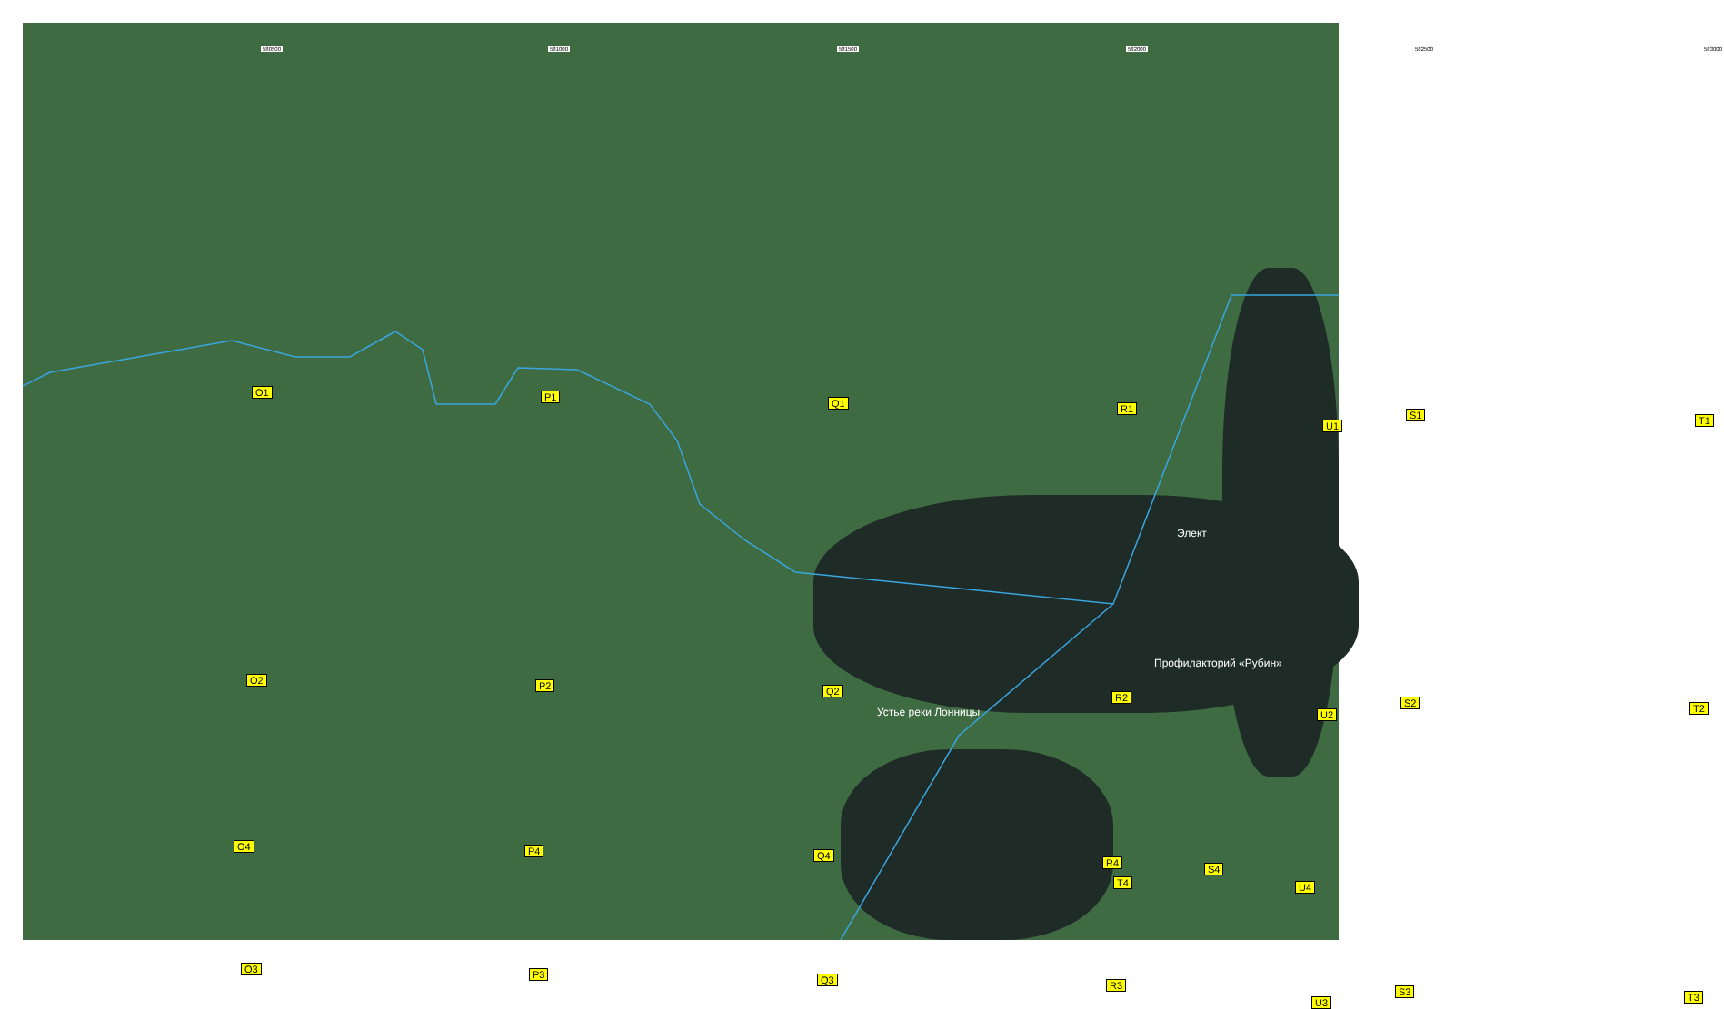580500 581000 581500 582000 582500 583000
O1 P1
Q1 R1
S1 T1 U1
O2 P2 Q2
R2 S2 T2
U2
O3 P3 Q3 R3
S3 T3 U3
Элект
Профилакторий «Рубин»
Устье реки Лонницы
O4 P4 Q4
R4
S4
T4 U4